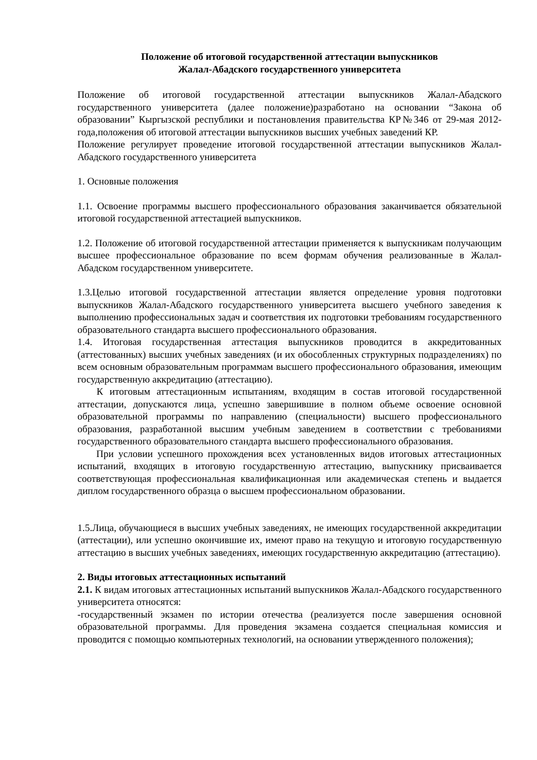Положение об итоговой государственной аттестации выпускников
Жалал-Абадского государственного университета
Положение об итоговой государственной аттестации выпускников Жалал-Абадского государственного университета (далее положение)разработано на основании “Закона об образовании” Кыргызской республики и постановления правительства КР№346 от 29-мая 2012-года,положения об итоговой аттестации выпускников высших учебных заведений КР.
Положение регулирует проведение итоговой государственной аттестации выпускников Жалал-Абадского государственного университета
1. Основные положения
1.1. Освоение программы высшего профессионального образования заканчивается обязательной итоговой государственной аттестацией выпускников.
1.2. Положение об итоговой государственной аттестации применяется к выпускникам получающим высшее профессиональное образование по всем формам обучения реализованные в Жалал-Абадском государственном университете.
1.3.Целью итоговой государственной аттестации является определение уровня подготовки выпускников Жалал-Абадского государственного университета высшего учебного заведения к выполнению профессиональных задач и соответствия их подготовки требованиям государственного образовательного стандарта высшего профессионального образования.
1.4. Итоговая государственная аттестация выпускников проводится в аккредитованных (аттестованных) высших учебных заведениях (и их обособленных структурных подразделениях) по всем основным образовательным программам высшего профессионального образования, имеющим государственную аккредитацию (аттестацию).
К итоговым аттестационным испытаниям, входящим в состав итоговой государственной аттестации, допускаются лица, успешно завершившие в полном объеме освоение основной образовательной программы по направлению (специальности) высшего профессионального образования, разработанной высшим учебным заведением в соответствии с требованиями государственного образовательного стандарта высшего профессионального образования.
При условии успешного прохождения всех установленных видов итоговых аттестационных испытаний, входящих в итоговую государственную аттестацию, выпускнику присваивается соответствующая профессиональная квалификационная или академическая степень и выдается диплом государственного образца о высшем профессиональном образовании.
1.5.Лица, обучающиеся в высших учебных заведениях, не имеющих государственной аккредитации (аттестации), или успешно окончившие их, имеют право на текущую и итоговую государственную аттестацию в высших учебных заведениях, имеющих государственную аккредитацию (аттестацию).
2. Виды итоговых аттестационных испытаний
2.1. К видам итоговых аттестационных испытаний выпускников Жалал-Абадского государственного университета относятся:
-государственный экзамен по истории отечества (реализуется после завершения основной образовательной программы. Для проведения экзамена создается специальная комиссия и проводится с помощью компьютерных технологий, на основании утвержденного положения);